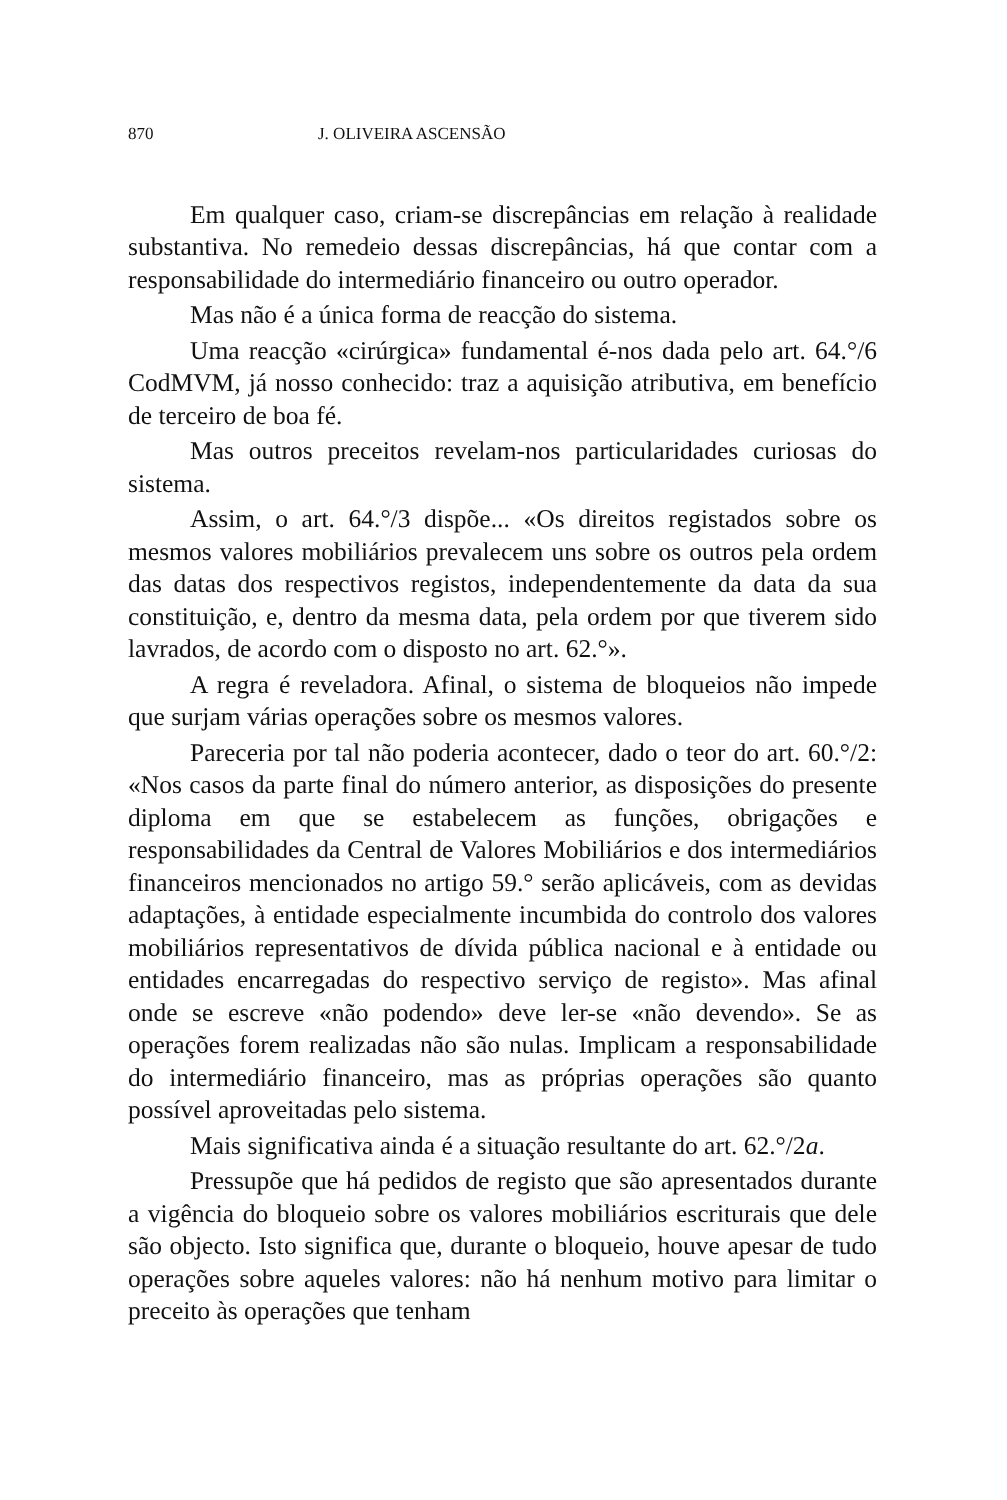870 J. OLIVEIRA ASCENSÃO
Em qualquer caso, criam-se discrepâncias em relação à realidade substantiva. No remedeio dessas discrepâncias, há que contar com a responsabilidade do intermediário financeiro ou outro operador.
Mas não é a única forma de reacção do sistema.
Uma reacção «cirúrgica» fundamental é-nos dada pelo art. 64.°/6 CodMVM, já nosso conhecido: traz a aquisição atributiva, em benefício de terceiro de boa fé.
Mas outros preceitos revelam-nos particularidades curiosas do sistema.
Assim, o art. 64.°/3 dispõe... «Os direitos registados sobre os mesmos valores mobiliários prevalecem uns sobre os outros pela ordem das datas dos respectivos registos, independentemente da data da sua constituição, e, dentro da mesma data, pela ordem por que tiverem sido lavrados, de acordo com o disposto no art. 62.°».
A regra é reveladora. Afinal, o sistema de bloqueios não impede que surjam várias operações sobre os mesmos valores.
Pareceria por tal não poderia acontecer, dado o teor do art. 60.°/2: «Nos casos da parte final do número anterior, as disposições do presente diploma em que se estabelecem as funções, obrigações e responsabilidades da Central de Valores Mobiliários e dos intermediários financeiros mencionados no artigo 59.° serão aplicáveis, com as devidas adaptações, à entidade especialmente incumbida do controlo dos valores mobiliários representativos de dívida pública nacional e à entidade ou entidades encarregadas do respectivo serviço de registo». Mas afinal onde se escreve «não podendo» deve ler-se «não devendo». Se as operações forem realizadas não são nulas. Implicam a responsabilidade do intermediário financeiro, mas as próprias operações são quanto possível aproveitadas pelo sistema.
Mais significativa ainda é a situação resultante do art. 62.°/2a.
Pressupõe que há pedidos de registo que são apresentados durante a vigência do bloqueio sobre os valores mobiliários escriturais que dele são objecto. Isto significa que, durante o bloqueio, houve apesar de tudo operações sobre aqueles valores: não há nenhum motivo para limitar o preceito às operações que tenham